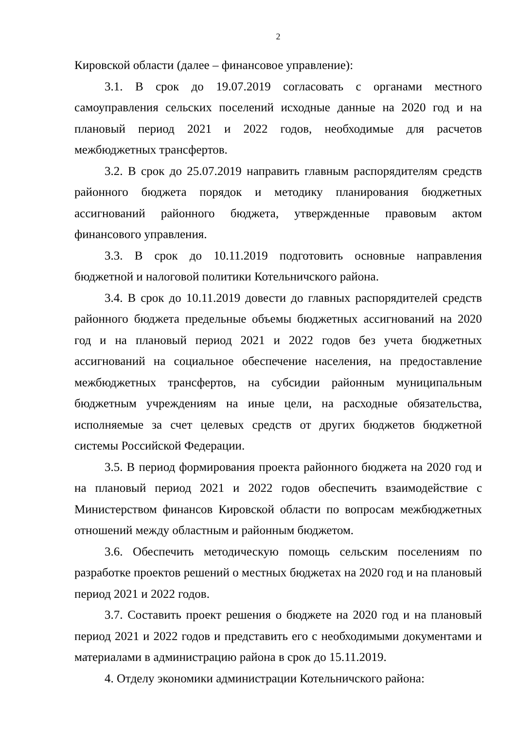2
Кировской области (далее – финансовое управление):
3.1. В срок до 19.07.2019 согласовать с органами местного самоуправления сельских поселений исходные данные на 2020 год и на плановый период 2021 и 2022 годов, необходимые для расчетов межбюджетных трансфертов.
3.2. В срок до 25.07.2019 направить главным распорядителям средств районного бюджета порядок и методику планирования бюджетных ассигнований районного бюджета, утвержденные правовым актом финансового управления.
3.3. В срок до 10.11.2019 подготовить основные направления бюджетной и налоговой политики Котельничского района.
3.4. В срок до 10.11.2019 довести до главных распорядителей средств районного бюджета предельные объемы бюджетных ассигнований на 2020 год и на плановый период 2021 и 2022 годов без учета бюджетных ассигнований на социальное обеспечение населения, на предоставление межбюджетных трансфертов, на субсидии районным муниципальным бюджетным учреждениям на иные цели, на расходные обязательства, исполняемые за счет целевых средств от других бюджетов бюджетной системы Российской Федерации.
3.5. В период формирования проекта районного бюджета на 2020 год и на плановый период 2021 и 2022 годов обеспечить взаимодействие с Министерством финансов Кировской области по вопросам межбюджетных отношений между областным и районным бюджетом.
3.6. Обеспечить методическую помощь сельским поселениям по разработке проектов решений о местных бюджетах на 2020 год и на плановый период 2021 и 2022 годов.
3.7. Составить проект решения о бюджете на 2020 год и на плановый период 2021 и 2022 годов и представить его с необходимыми документами и материалами в администрацию района в срок до 15.11.2019.
4. Отделу экономики администрации Котельничского района: